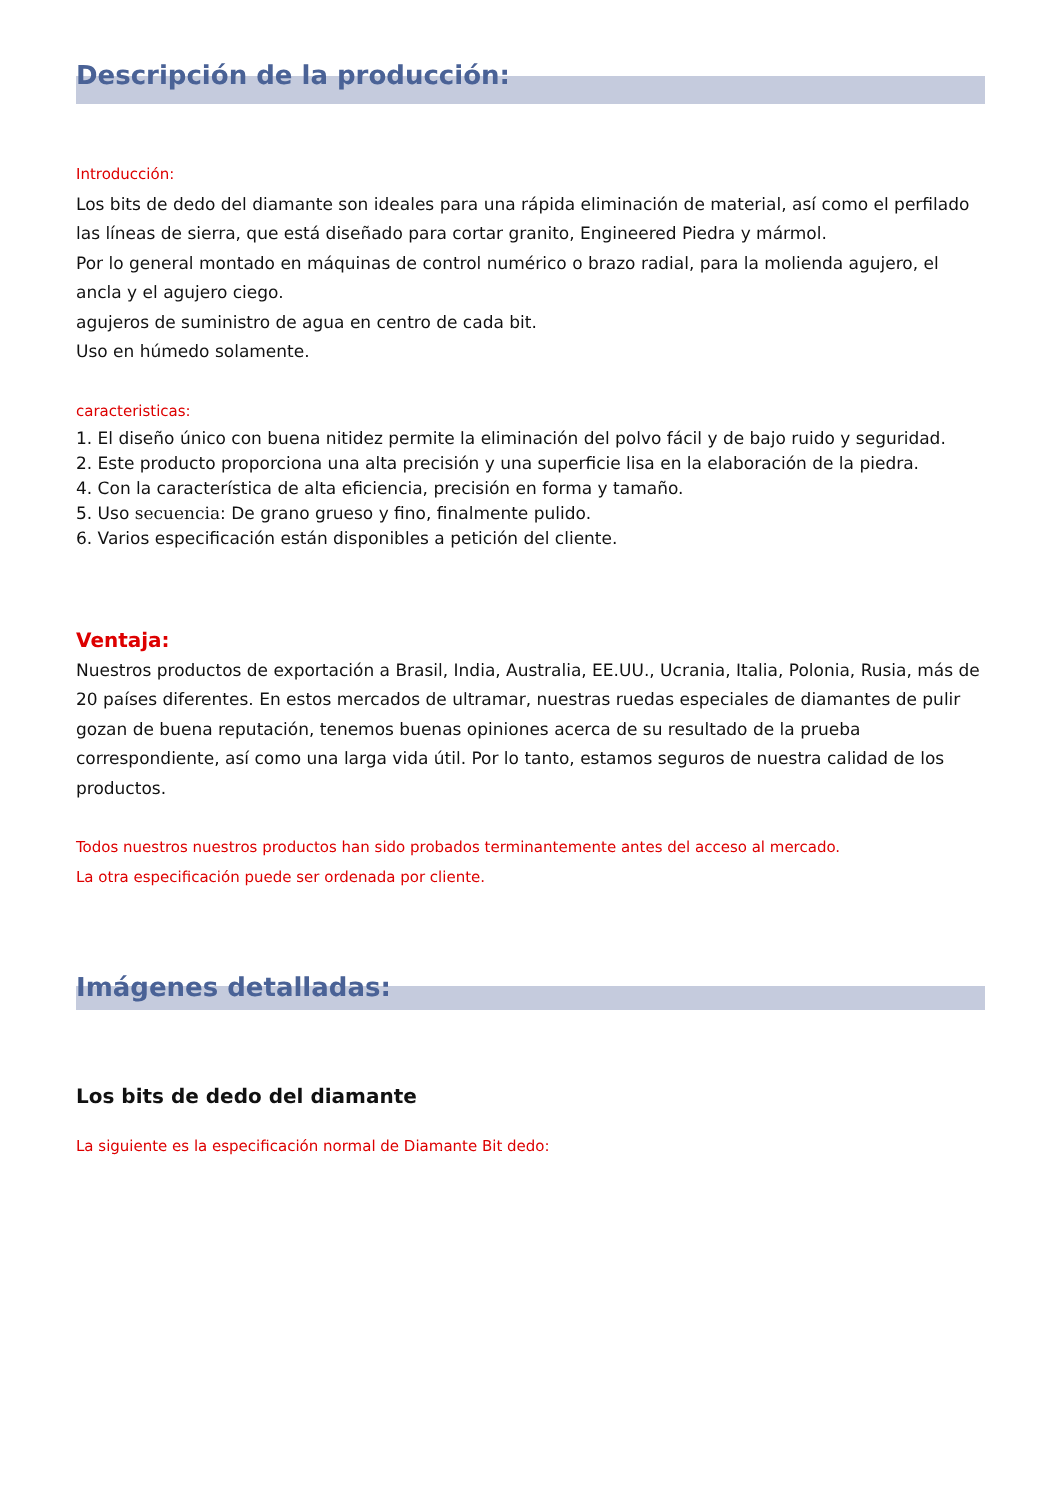Descripción de la producción:
Introducción:
Los bits de dedo del diamante son ideales para una rápida eliminación de material, así como el perfilado las líneas de sierra, que está diseñado para cortar granito, Engineered Piedra y mármol.
Por lo general montado en máquinas de control numérico o brazo radial, para la molienda agujero, el ancla y el agujero ciego.
agujeros de suministro de agua en centro de cada bit.
Uso en húmedo solamente.
caracteristicas:
1. El diseño único con buena nitidez permite la eliminación del polvo fácil y de bajo ruido y seguridad.
2. Este producto proporciona una alta precisión y una superficie lisa en la elaboración de la piedra.
4. Con la característica de alta eficiencia, precisión en forma y tamaño.
5. Uso secuencia: De grano grueso y fino, finalmente pulido.
6. Varios especificación están disponibles a petición del cliente.
Ventaja:
Nuestros productos de exportación a Brasil, India, Australia, EE.UU., Ucrania, Italia, Polonia, Rusia, más de 20 países diferentes. En estos mercados de ultramar, nuestras ruedas especiales de diamantes de pulir gozan de buena reputación, tenemos buenas opiniones acerca de su resultado de la prueba correspondiente, así como una larga vida útil. Por lo tanto, estamos seguros de nuestra calidad de los productos.
Todos nuestros nuestros productos han sido probados terminantemente antes del acceso al mercado.
La otra especificación puede ser ordenada por cliente.
Imágenes detalladas:
Los bits de dedo del diamante
La siguiente es la especificación normal de Diamante Bit dedo: